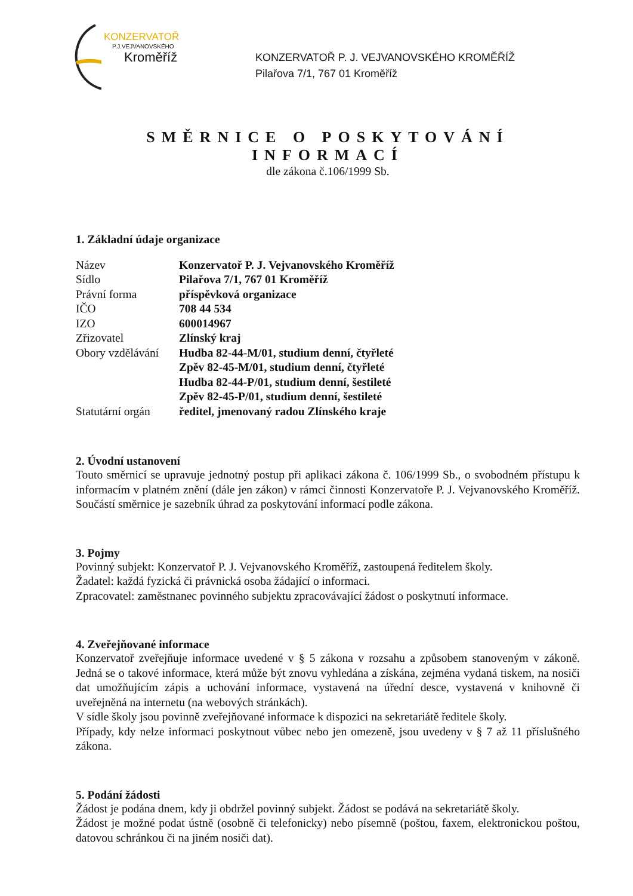KONZERVATOŘ
P.J.VEJVANOVSKÉHO
Kroměříž
KONZERVATOŘ P. J. VEJVANOVSKÉHO KROMĚŘÍŽ
Pilařova 7/1, 767 01 Kroměříž
SMĚRNICE O POSKYTOVÁNÍ INFORMACÍ
dle zákona č.106/1999 Sb.
1. Základní údaje organizace
| Název | Konzervatoř P. J. Vejvanovského Kroměříž |
| Sídlo | Pilařova 7/1, 767 01 Kroměříž |
| Právní forma | příspěvková organizace |
| IČO | 708 44 534 |
| IZO | 600014967 |
| Zřizovatel | Zlínský kraj |
| Obory vzdělávání | Hudba 82-44-M/01, studium denní, čtyřleté Zpěv 82-45-M/01, studium denní, čtyřleté Hudba 82-44-P/01, studium denní, šestileté Zpěv 82-45-P/01, studium denní, šestileté |
| Statutární orgán | ředitel, jmenovaný radou Zlínského kraje |
2. Úvodní ustanovení
Touto směrnicí se upravuje jednotný postup při aplikaci zákona č. 106/1999 Sb., o svobodném přístupu k informacím v platném znění (dále jen zákon) v rámci činnosti Konzervatoře P. J. Vejvanovského Kroměříž. Součástí směrnice je sazebník úhrad za poskytování informací podle zákona.
3. Pojmy
Povinný subjekt: Konzervatoř P. J. Vejvanovského Kroměříž, zastoupená ředitelem školy.
Žadatel: každá fyzická či právnická osoba žádající o informaci.
Zpracovatel: zaměstnanec povinného subjektu zpracovávající žádost o poskytnutí informace.
4. Zveřejňované informace
Konzervatoř zveřejňuje informace uvedené v § 5 zákona v rozsahu a způsobem stanoveným v zákoně. Jedná se o takové informace, která může být znovu vyhledána a získána, zejména vydaná tiskem, na nosiči dat umožňujícím zápis a uchování informace, vystavená na úřední desce, vystavená v knihovně či uveřejněná na internetu (na webových stránkách).
V sídle školy jsou povinně zveřejňované informace k dispozici na sekretariátě ředitele školy.
Případy, kdy nelze informaci poskytnout vůbec nebo jen omezeně, jsou uvedeny v § 7 až 11 příslušného zákona.
5. Podání žádosti
Žádost je podána dnem, kdy ji obdržel povinný subjekt. Žádost se podává na sekretariátě školy.
Žádost je možné podat ústně (osobně či telefonicky) nebo písemně (poštou, faxem, elektronickou poštou, datovou schránkou či na jiném nosiči dat).